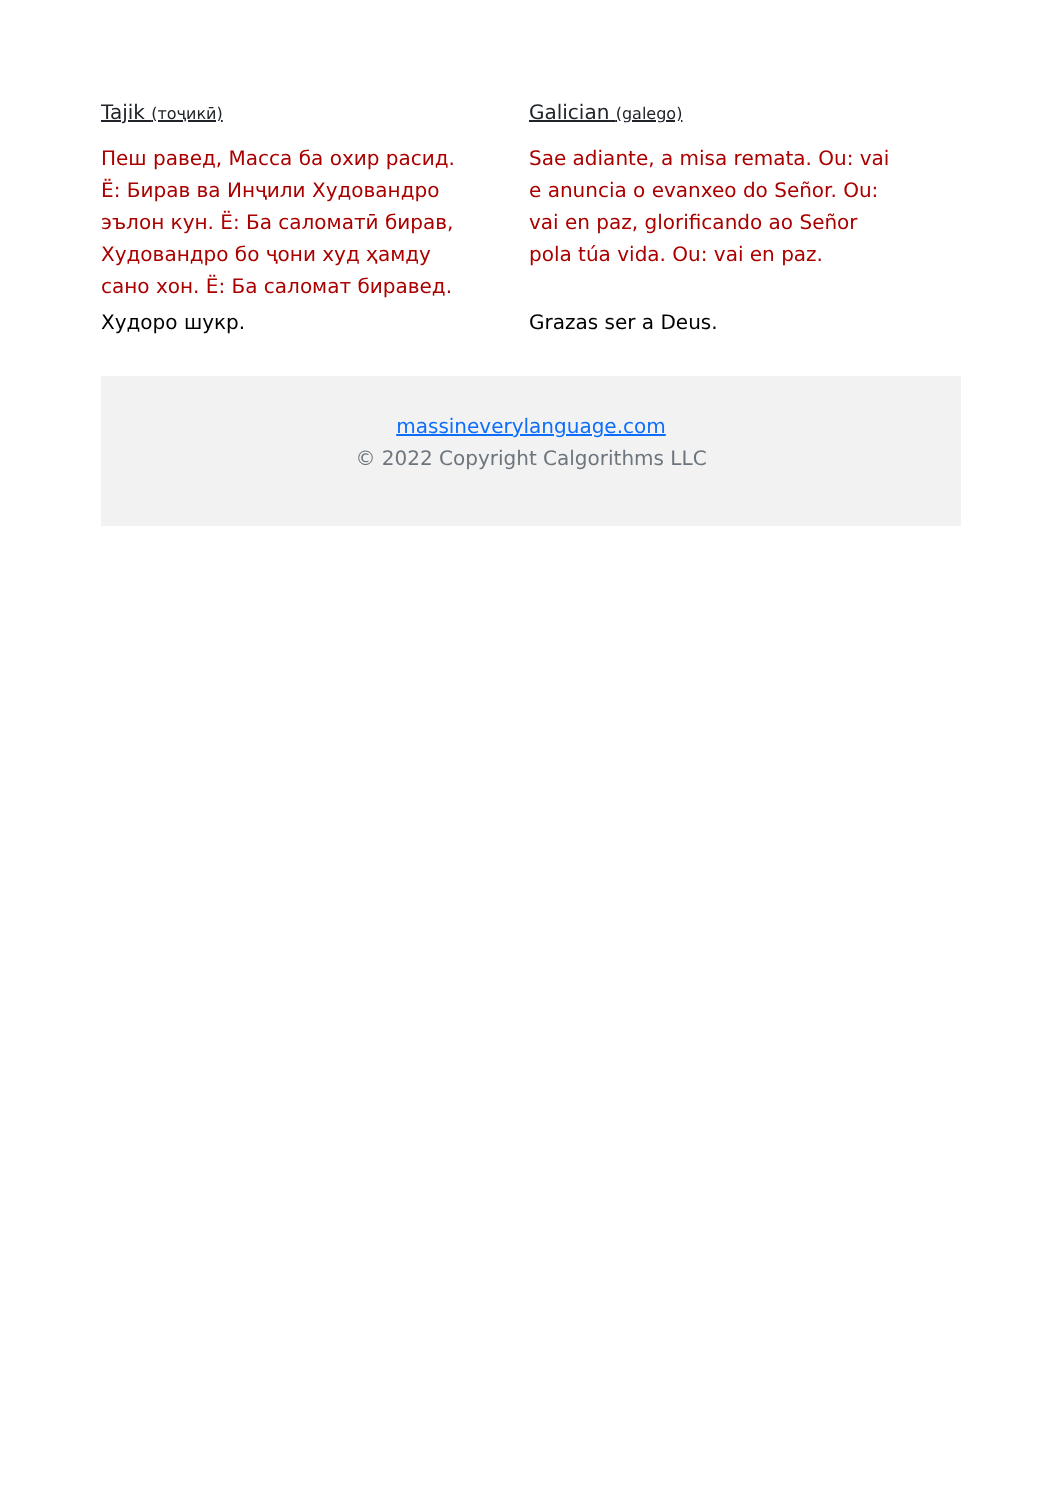Tajik (тоҷикӣ)
Пеш равед, Масса ба охир расид. Ё: Бирав ва Инҷили Худовандро эълон кун. Ё: Ба саломатӣ бирав, Худовандро бо ҷони худ ҳамду сано хон. Ё: Ба саломат биравед.
Худоро шукр.
Galician (galego)
Sae adiante, a misa remata. Ou: vai e anuncia o evanxeo do Señor. Ou: vai en paz, glorificando ao Señor pola túa vida. Ou: vai en paz.
Grazas ser a Deus.
massineverylanguage.com
© 2022 Copyright Calgorithms LLC